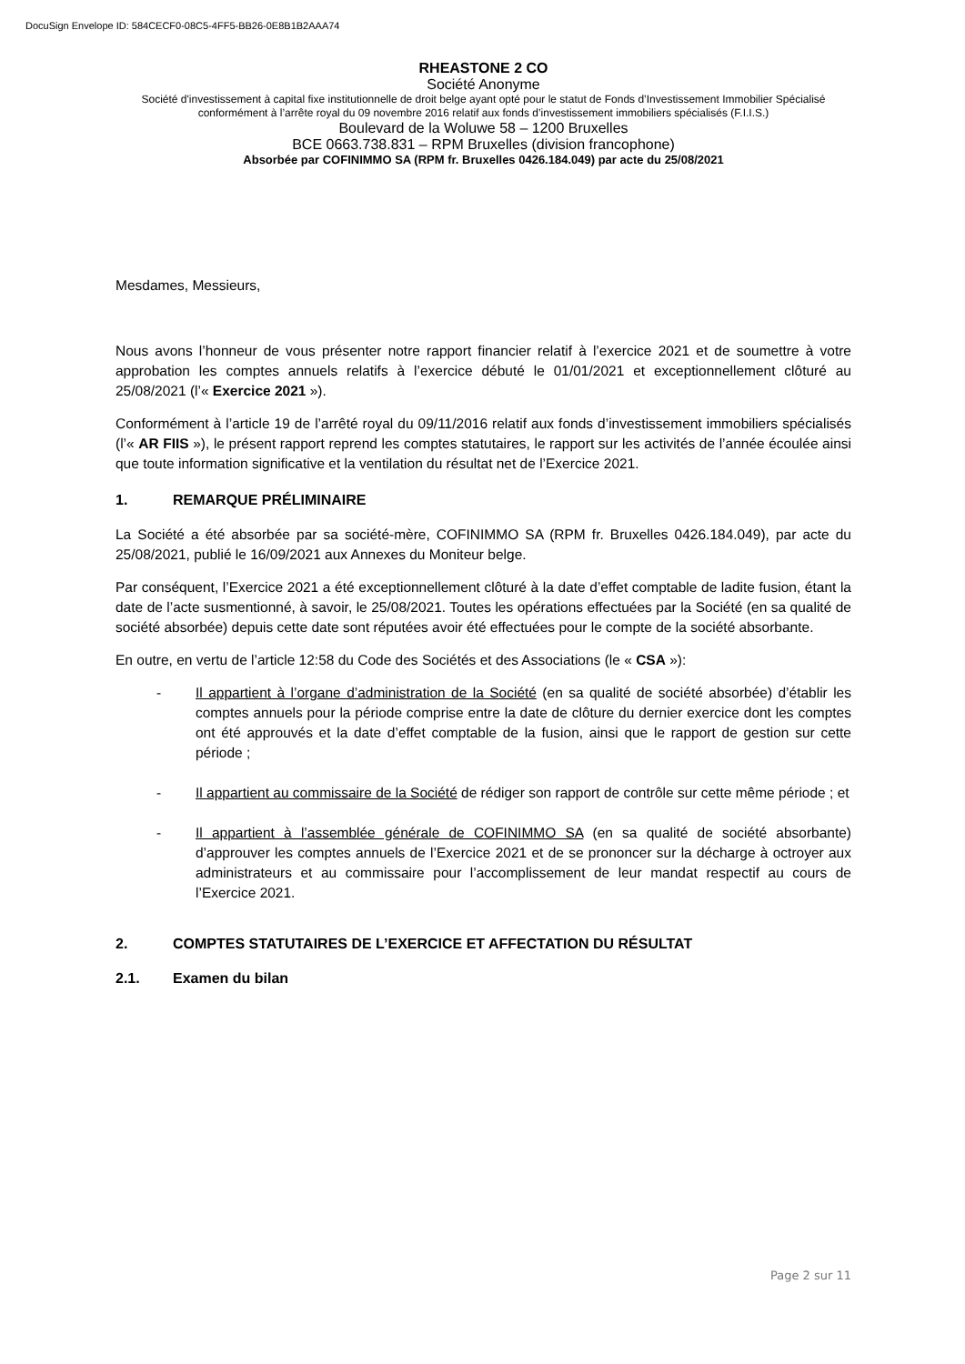DocuSign Envelope ID: 584CECF0-08C5-4FF5-BB26-0E8B1B2AAA74
RHEASTONE 2 CO
Société Anonyme
Société d'investissement à capital fixe institutionnelle de droit belge ayant opté pour le statut de Fonds d’Investissement Immobilier Spécialisé conformément à l’arrête royal du 09 novembre 2016 relatif aux fonds d’investissement immobiliers spécialisés (F.I.I.S.)
Boulevard de la Woluwe 58 – 1200 Bruxelles
BCE 0663.738.831 – RPM Bruxelles (division francophone)
Absorbée par COFINIMMO SA (RPM fr. Bruxelles 0426.184.049) par acte du 25/08/2021
Mesdames, Messieurs,
Nous avons l’honneur de vous présenter notre rapport financier relatif à l’exercice 2021 et de soumettre à votre approbation les comptes annuels relatifs à l’exercice débuté le 01/01/2021 et exceptionnellement clôturé au 25/08/2021 (l’« Exercice 2021 »).
Conformément à l’article 19 de l’arrêté royal du 09/11/2016 relatif aux fonds d’investissement immobiliers spécialisés (l’« AR FIIS »), le présent rapport reprend les comptes statutaires, le rapport sur les activités de l’année écoulée ainsi que toute information significative et la ventilation du résultat net de l’Exercice 2021.
1. REMARQUE PRÉLIMINAIRE
La Société a été absorbée par sa société-mère, COFINIMMO SA (RPM fr. Bruxelles 0426.184.049), par acte du 25/08/2021, publié le 16/09/2021 aux Annexes du Moniteur belge.
Par conséquent, l’Exercice 2021 a été exceptionnellement clôturé à la date d’effet comptable de ladite fusion, étant la date de l’acte susmentionné, à savoir, le 25/08/2021. Toutes les opérations effectuées par la Société (en sa qualité de société absorbée) depuis cette date sont réputées avoir été effectuées pour le compte de la société absorbante.
En outre, en vertu de l’article 12:58 du Code des Sociétés et des Associations (le « CSA »):
- Il appartient à l’organe d’administration de la Société (en sa qualité de société absorbée) d’établir les comptes annuels pour la période comprise entre la date de clôture du dernier exercice dont les comptes ont été approuvés et la date d’effet comptable de la fusion, ainsi que le rapport de gestion sur cette période ;
- Il appartient au commissaire de la Société de rédiger son rapport de contrôle sur cette même période ; et
- Il appartient à l’assemblée générale de COFINIMMO SA (en sa qualité de société absorbante) d’approuver les comptes annuels de l’Exercice 2021 et de se prononcer sur la décharge à octroyer aux administrateurs et au commissaire pour l’accomplissement de leur mandat respectif au cours de l’Exercice 2021.
2. COMPTES STATUTAIRES DE L’EXERCICE ET AFFECTATION DU RÉSULTAT
2.1. Examen du bilan
Page 2 sur 11